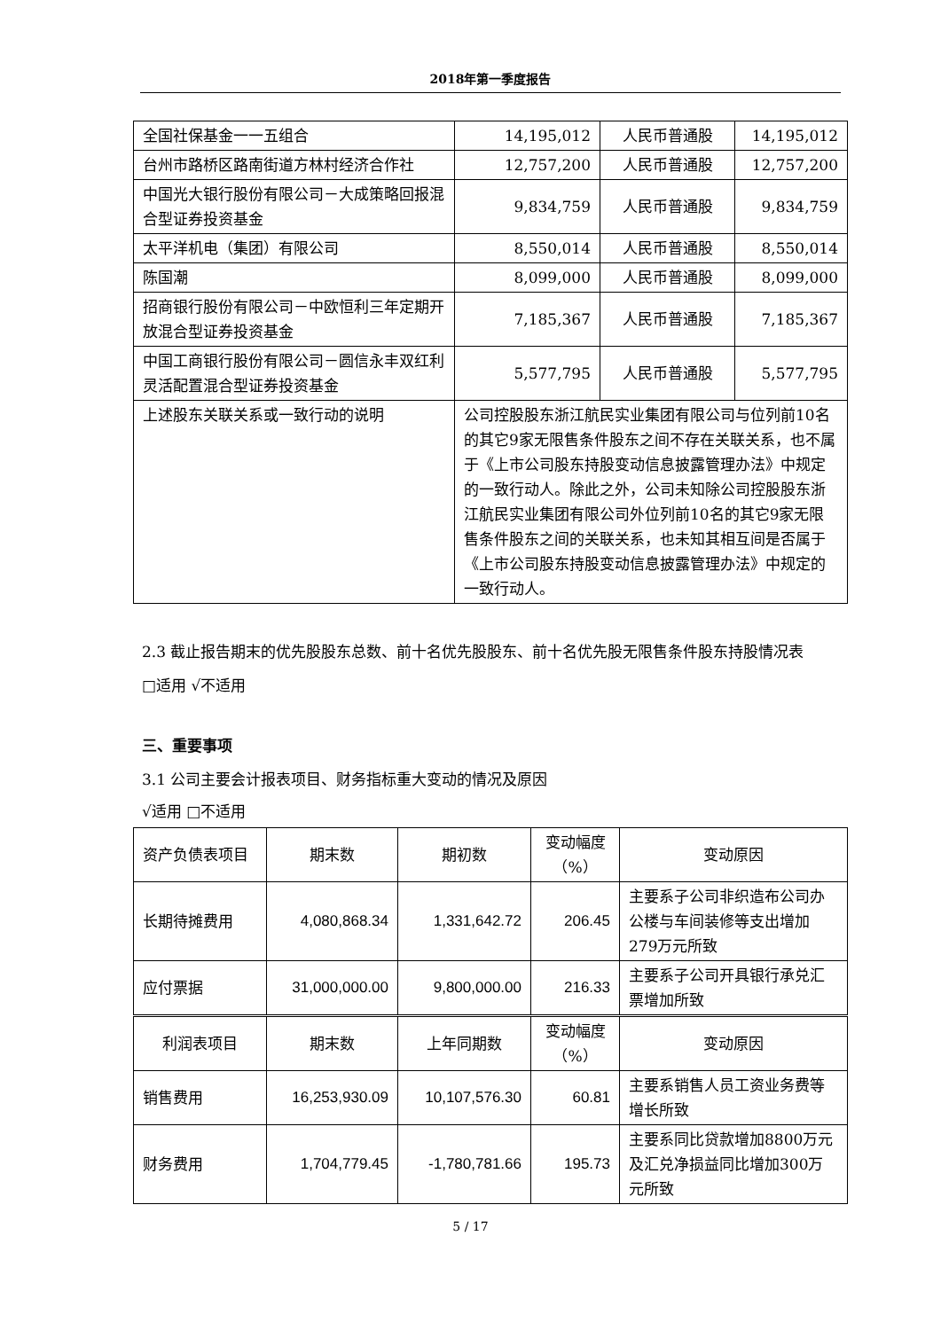2018年第一季度报告
| 全国社保基金一一五组合 | 14,195,012 | 人民币普通股 | 14,195,012 |
| 台州市路桥区路南街道方林村经济合作社 | 12,757,200 | 人民币普通股 | 12,757,200 |
| 中国光大银行股份有限公司－大成策略回报混合型证券投资基金 | 9,834,759 | 人民币普通股 | 9,834,759 |
| 太平洋机电（集团）有限公司 | 8,550,014 | 人民币普通股 | 8,550,014 |
| 陈国潮 | 8,099,000 | 人民币普通股 | 8,099,000 |
| 招商银行股份有限公司－中欧恒利三年定期开放混合型证券投资基金 | 7,185,367 | 人民币普通股 | 7,185,367 |
| 中国工商银行股份有限公司－圆信永丰双红利灵活配置混合型证券投资基金 | 5,577,795 | 人民币普通股 | 5,577,795 |
| 上述股东关联关系或一致行动的说明 | 公司控股股东浙江航民实业集团有限公司与位列前10名的其它9家无限售条件股东之间不存在关联关系，也不属于《上市公司股东持股变动信息披露管理办法》中规定的一致行动人。除此之外，公司未知除公司控股股东浙江航民实业集团有限公司外位列前10名的其它9家无限售条件股东之间的关联关系，也未知其相互间是否属于《上市公司股东持股变动信息披露管理办法》中规定的一致行动人。 | | |
2.3 截止报告期末的优先股股东总数、前十名优先股股东、前十名优先股无限售条件股东持股情况表
□适用 √不适用
三、重要事项
3.1 公司主要会计报表项目、财务指标重大变动的情况及原因
√适用 □不适用
| 资产负债表项目 | 期末数 | 期初数 | 变动幅度（%） | 变动原因 |
| 长期待摊费用 | 4,080,868.34 | 1,331,642.72 | 206.45 | 主要系子公司非织造布公司办公楼与车间装修等支出增加279万元所致 |
| 应付票据 | 31,000,000.00 | 9,800,000.00 | 216.33 | 主要系子公司开具银行承兑汇票增加所致 |
| 利润表项目 | 期末数 | 上年同期数 | 变动幅度（%） | 变动原因 |
| 销售费用 | 16,253,930.09 | 10,107,576.30 | 60.81 | 主要系销售人员工资业务费等增长所致 |
| 财务费用 | 1,704,779.45 | -1,780,781.66 | 195.73 | 主要系同比贷款增加8800万元及汇兑净损益同比增加300万元所致 |
5 / 17